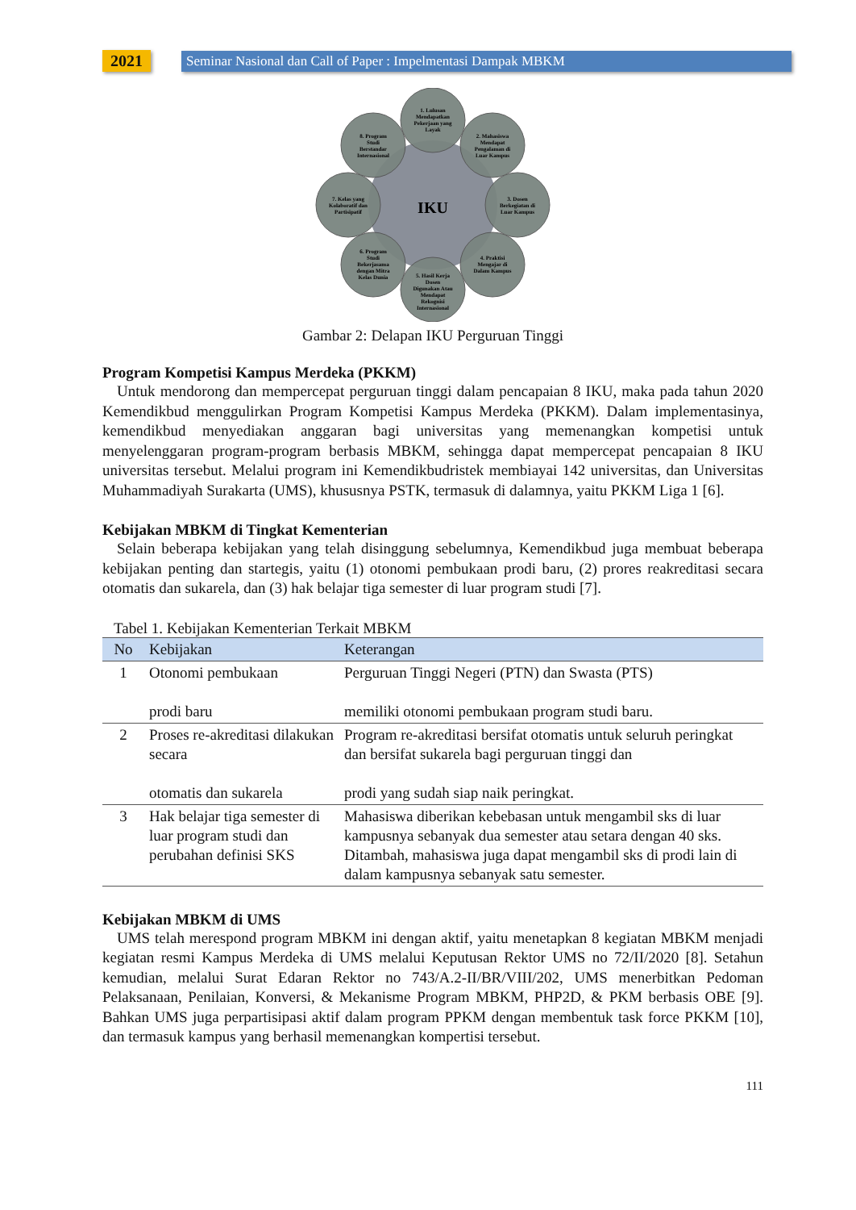2021 Seminar Nasional dan Call of Paper : Impelmentasi Dampak MBKM
IKU
1. Lulusan Mendapatkan Pekerjaan yang Layak
2. Mahasiswa Mendapat Pengalaman di Luar Kampus
3. Dosen Berkegiatan di Luar Kampus
4. Praktisi Mengajar di Dalam Kampus
5. Hasil Kerja Dosen Digunakan Atau Mendapat Rekognisi Internasional
6. Program Studi Bekerjasama dengan Mitra Kelas Dunia
7. Kelas yang Kolaboratif dan Partisipatif
8. Program Studi Berstandar Internasional
Gambar 2: Delapan IKU Perguruan Tinggi
Program Kompetisi Kampus Merdeka (PKKM)
Untuk mendorong dan mempercepat perguruan tinggi dalam pencapaian 8 IKU, maka pada tahun 2020 Kemendikbud menggulirkan Program Kompetisi Kampus Merdeka (PKKM). Dalam implementasinya, kemendikbud menyediakan anggaran bagi universitas yang memenangkan kompetisi untuk menyelenggaran program-program berbasis MBKM, sehingga dapat mempercepat pencapaian 8 IKU universitas tersebut. Melalui program ini Kemendikbudristek membiayai 142 universitas, dan Universitas Muhammadiyah Surakarta (UMS), khususnya PSTK, termasuk di dalamnya, yaitu PKKM Liga 1 [6].
Kebijakan MBKM di Tingkat Kementerian
Selain beberapa kebijakan yang telah disinggung sebelumnya, Kemendikbud juga membuat beberapa kebijakan penting dan startegis, yaitu (1) otonomi pembukaan prodi baru, (2) prores reakreditasi secara otomatis dan sukarela, dan (3) hak belajar tiga semester di luar program studi [7].
Tabel 1. Kebijakan Kementerian Terkait MBKM
| No | Kebijakan | Keterangan |
| --- | --- | --- |
| 1 | Otonomi pembukaan prodi baru | Perguruan Tinggi Negeri (PTN) dan Swasta (PTS) memiliki otonomi pembukaan program studi baru. |
| 2 | Proses re-akreditasi dilakukan secara otomatis dan sukarela | Program re-akreditasi bersifat otomatis untuk seluruh peringkat dan bersifat sukarela bagi perguruan tinggi dan prodi yang sudah siap naik peringkat. |
| 3 | Hak belajar tiga semester di luar program studi dan perubahan definisi SKS | Mahasiswa diberikan kebebasan untuk mengambil sks di luar kampusnya sebanyak dua semester atau setara dengan 40 sks. Ditambah, mahasiswa juga dapat mengambil sks di prodi lain di dalam kampusnya sebanyak satu semester. |
Kebijakan MBKM di UMS
UMS telah merespond program MBKM ini dengan aktif, yaitu menetapkan 8 kegiatan MBKM menjadi kegiatan resmi Kampus Merdeka di UMS melalui Keputusan Rektor UMS no 72/II/2020 [8]. Setahun kemudian, melalui Surat Edaran Rektor no 743/A.2-II/BR/VIII/202, UMS menerbitkan Pedoman Pelaksanaan, Penilaian, Konversi, & Mekanisme Program MBKM, PHP2D, & PKM berbasis OBE [9]. Bahkan UMS juga perpartisipasi aktif dalam program PPKM dengan membentuk task force PKKM [10], dan termasuk kampus yang berhasil memenangkan kompertisi tersebut.
111